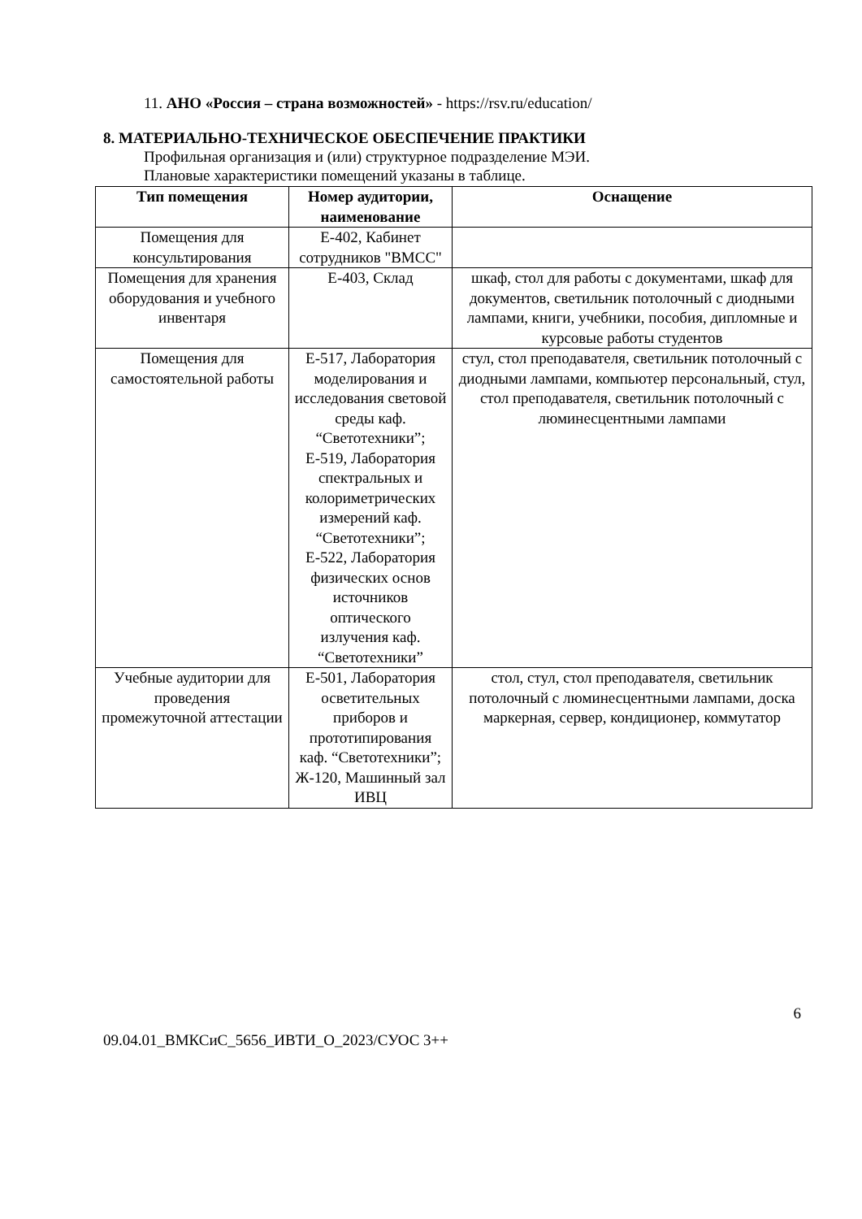11. АНО «Россия – страна возможностей» - https://rsv.ru/education/
8. МАТЕРИАЛЬНО-ТЕХНИЧЕСКОЕ ОБЕСПЕЧЕНИЕ ПРАКТИКИ
Профильная организация и (или) структурное подразделение МЭИ.
Плановые характеристики помещений указаны в таблице.
| Тип помещения | Номер аудитории, наименование | Оснащение |
| --- | --- | --- |
| Помещения для консультирования | Е-402, Кабинет сотрудников "ВМСС" | |
| Помещения для хранения оборудования и учебного инвентаря | Е-403, Склад | шкаф, стол для работы с документами, шкаф для документов, светильник потолочный с диодными лампами, книги, учебники, пособия, дипломные и курсовые работы студентов |
| Помещения для самостоятельной работы | Е-517, Лаборатория моделирования и исследования световой среды каф. “Светотехники”; Е-519, Лаборатория спектральных и колориметрических измерений каф. “Светотехники”; Е-522, Лаборатория физических основ источников оптического излучения каф. “Светотехники” | стул, стол преподавателя, светильник потолочный с диодными лампами, компьютер персональный, стул, стол преподавателя, светильник потолочный с люминесцентными лампами |
| Учебные аудитории для проведения промежуточной аттестации | Е-501, Лаборатория осветительных приборов и прототипирования каф. “Светотехники”; Ж-120, Машинный зал ИВЦ | стол, стул, стол преподавателя, светильник потолочный с люминесцентными лампами, доска маркерная, сервер, кондиционер, коммутатор |
6
09.04.01_ВМКСиС_5656_ИВТИ_О_2023/СУОС 3++